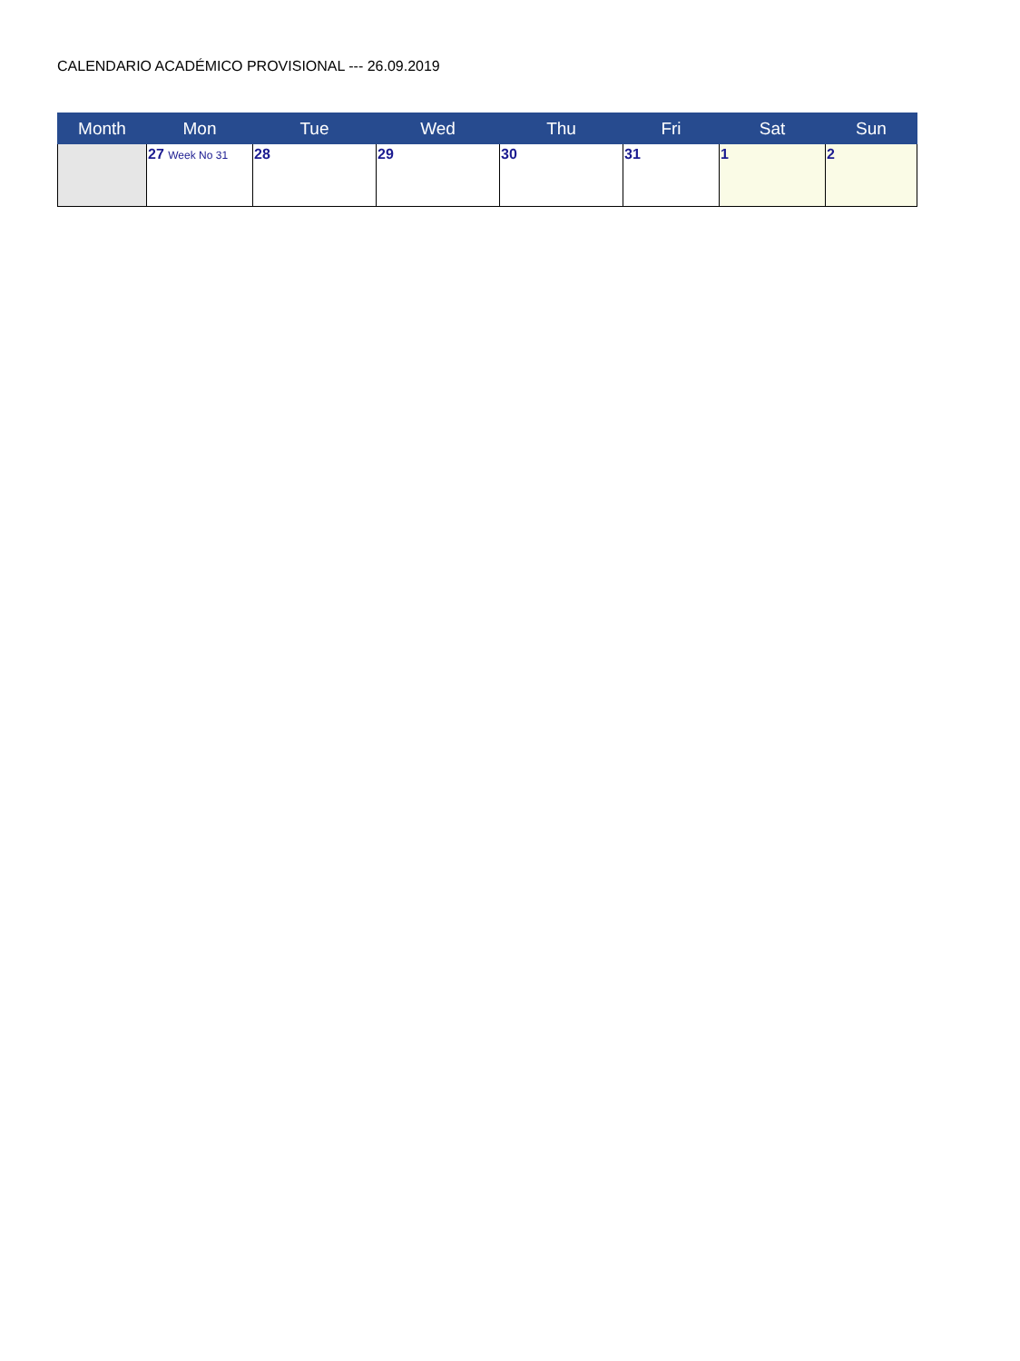CALENDARIO ACADÉMICO PROVISIONAL --- 26.09.2019
| Month | Mon | Tue | Wed | Thu | Fri | Sat | Sun |
| --- | --- | --- | --- | --- | --- | --- | --- |
| | 27 Week No 31 | 28 | 29 | 30 | 31 | 1 | 2 |